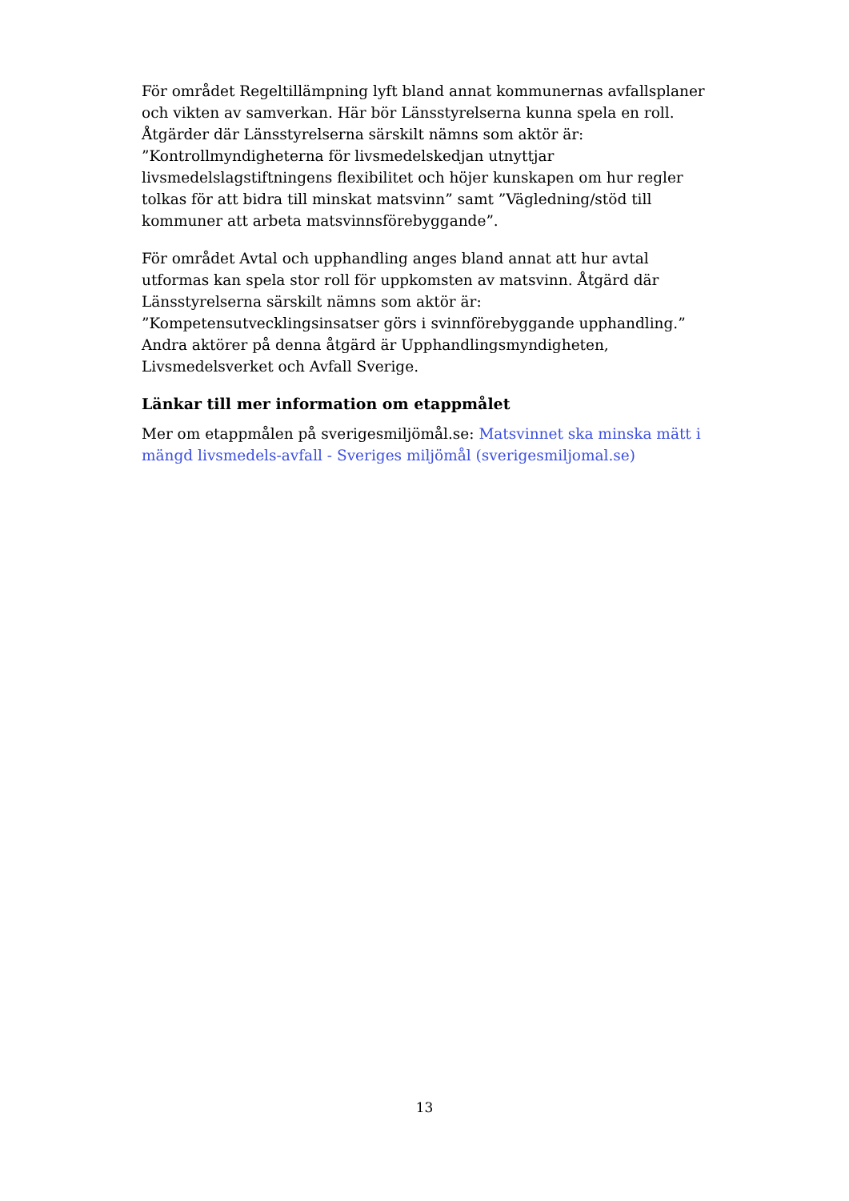För området Regeltillämpning lyft bland annat kommunernas avfallsplaner och vikten av samverkan. Här bör Länsstyrelserna kunna spela en roll. Åtgärder där Länsstyrelserna särskilt nämns som aktör är: ”Kontrollmyndigheterna för livsmedelskedjan utnyttjar livsmedelslagstiftningens flexibilitet och höjer kunskapen om hur regler tolkas för att bidra till minskat matsvinn” samt ”Vägledning/stöd till kommuner att arbeta matsvinnsförebyggande”.
För området Avtal och upphandling anges bland annat att hur avtal utformas kan spela stor roll för uppkomsten av matsvinn. Åtgärd där Länsstyrelserna särskilt nämns som aktör är: ”Kompetensutvecklingsinsatser görs i svinnförebyggande upphandling.” Andra aktörer på denna åtgärd är Upphandlingsmyndigheten, Livsmedelsverket och Avfall Sverige.
Länkar till mer information om etappmålet
Mer om etappmålen på sverigesmiljömål.se: Matsvinnet ska minska mätt i mängd livsmedels-avfall - Sveriges miljömål (sverigesmiljomal.se)
13